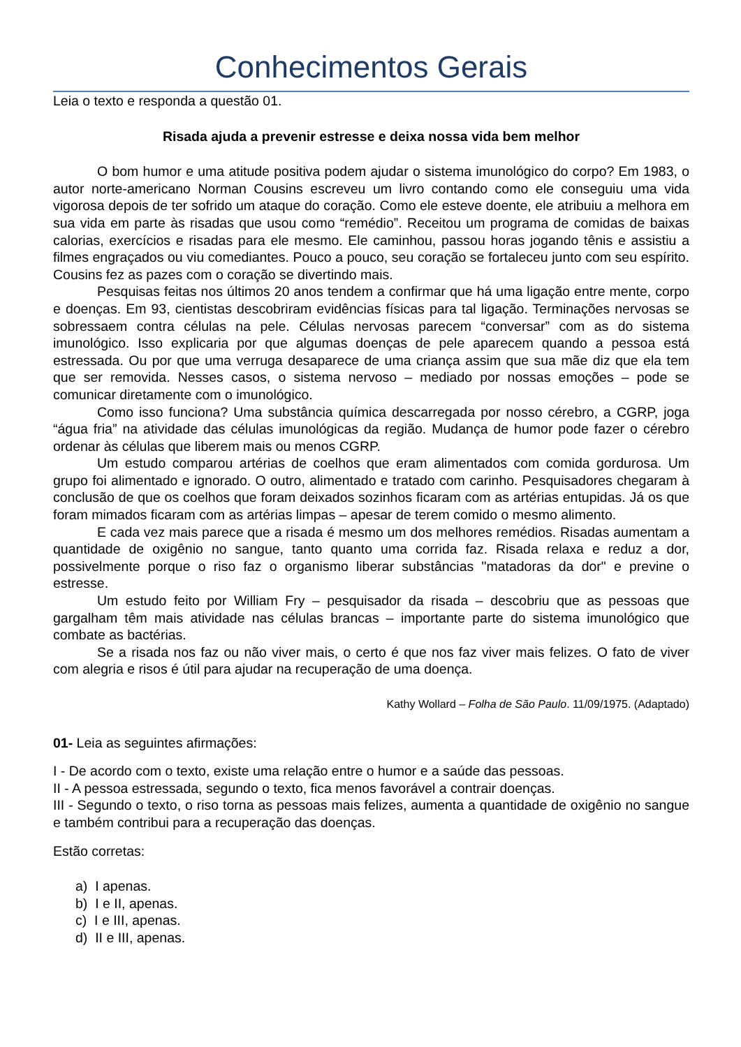Conhecimentos Gerais
Leia o texto e responda a questão 01.
Risada ajuda a prevenir estresse e deixa nossa vida bem melhor
O bom humor e uma atitude positiva podem ajudar o sistema imunológico do corpo? Em 1983, o autor norte-americano Norman Cousins escreveu um livro contando como ele conseguiu uma vida vigorosa depois de ter sofrido um ataque do coração. Como ele esteve doente, ele atribuiu a melhora em sua vida em parte às risadas que usou como “remédio”. Receitou um programa de comidas de baixas calorias, exercícios e risadas para ele mesmo. Ele caminhou, passou horas jogando tênis e assistiu a filmes engraçados ou viu comediantes. Pouco a pouco, seu coração se fortaleceu junto com seu espírito. Cousins fez as pazes com o coração se divertindo mais.
Pesquisas feitas nos últimos 20 anos tendem a confirmar que há uma ligação entre mente, corpo e doenças. Em 93, cientistas descobriram evidências físicas para tal ligação. Terminações nervosas se sobressaem contra células na pele. Células nervosas parecem “conversar” com as do sistema imunológico. Isso explicaria por que algumas doenças de pele aparecem quando a pessoa está estressada. Ou por que uma verruga desaparece de uma criança assim que sua mãe diz que ela tem que ser removida. Nesses casos, o sistema nervoso – mediado por nossas emoções – pode se comunicar diretamente com o imunológico.
Como isso funciona? Uma substância química descarregada por nosso cérebro, a CGRP, joga “água fria” na atividade das células imunológicas da região. Mudança de humor pode fazer o cérebro ordenar às células que liberem mais ou menos CGRP.
Um estudo comparou artérias de coelhos que eram alimentados com comida gordurosa. Um grupo foi alimentado e ignorado. O outro, alimentado e tratado com carinho. Pesquisadores chegaram à conclusão de que os coelhos que foram deixados sozinhos ficaram com as artérias entupidas. Já os que foram mimados ficaram com as artérias limpas – apesar de terem comido o mesmo alimento.
E cada vez mais parece que a risada é mesmo um dos melhores remédios. Risadas aumentam a quantidade de oxigênio no sangue, tanto quanto uma corrida faz. Risada relaxa e reduz a dor, possivelmente porque o riso faz o organismo liberar substâncias "matadoras da dor" e previne o estresse.
Um estudo feito por William Fry – pesquisador da risada – descobriu que as pessoas que gargalham têm mais atividade nas células brancas – importante parte do sistema imunológico que combate as bactérias.
Se a risada nos faz ou não viver mais, o certo é que nos faz viver mais felizes. O fato de viver com alegria e risos é útil para ajudar na recuperação de uma doença.
Kathy Wollard – Folha de São Paulo. 11/09/1975. (Adaptado)
01- Leia as seguintes afirmações:
I - De acordo com o texto, existe uma relação entre o humor e a saúde das pessoas.
II - A pessoa estressada, segundo o texto, fica menos favorável a contrair doenças.
III - Segundo o texto, o riso torna as pessoas mais felizes, aumenta a quantidade de oxigênio no sangue e também contribui para a recuperação das doenças.
Estão corretas:
a) I apenas.
b) I e II, apenas.
c) I e III, apenas.
d) II e III, apenas.